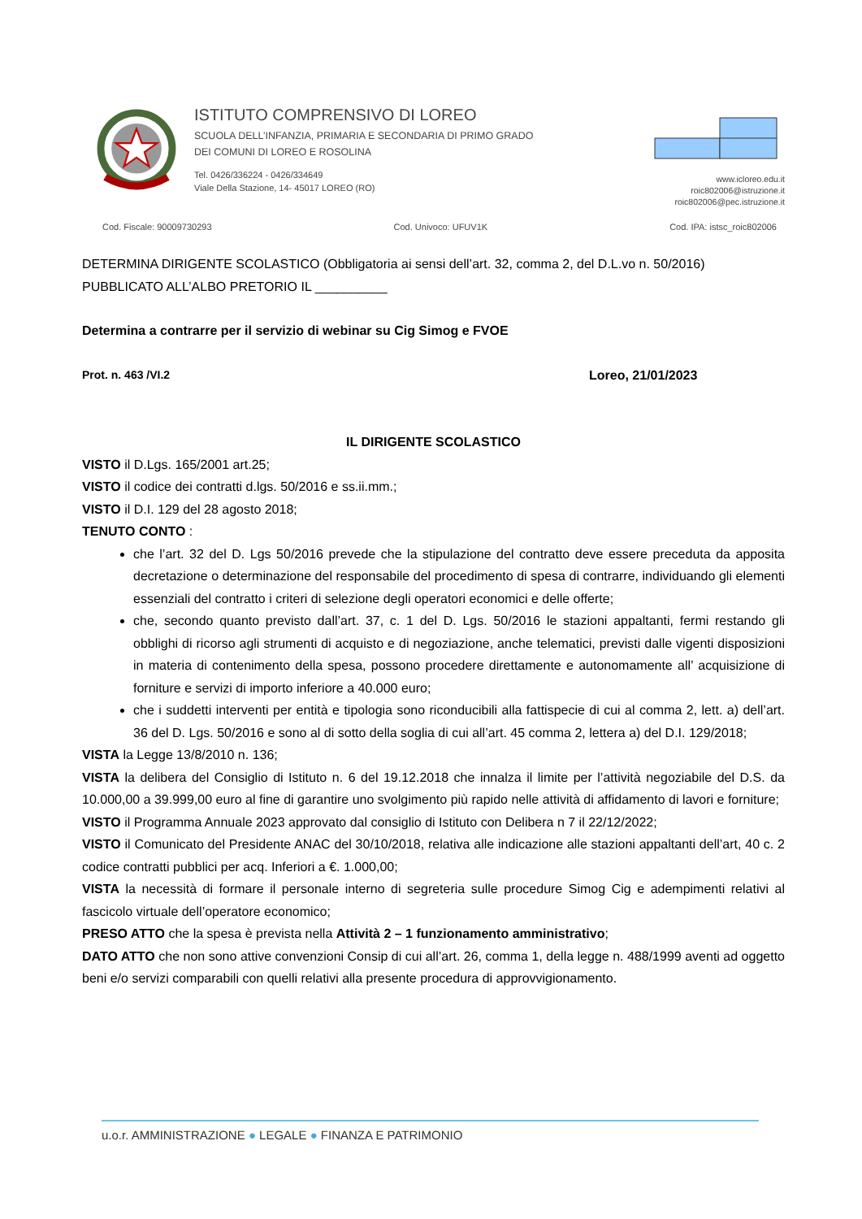ISTITUTO COMPRENSIVO DI LOREO
SCUOLA DELL’INFANZIA, PRIMARIA E SECONDARIA DI PRIMO GRADO
DEI COMUNI DI LOREO E ROSOLINA
Tel. 0426/336224 - 0426/334649
Viale Della Stazione, 14- 45017 LOREO (RO)
www.icloreo.edu.it
roic802006@istruzione.it
roic802006@pec.istruzione.it
Cod. Fiscale: 90009730293 Cod. Univoco: UFUV1K Cod. IPA: istsc_roic802006
DETERMINA DIRIGENTE SCOLASTICO (Obbligatoria ai sensi dell’art. 32, comma 2, del D.L.vo n. 50/2016)
PUBBLICATO ALL’ALBO PRETORIO IL __________
Determina a contrarre per il servizio di webinar su Cig Simog e FVOE
Prot. n. 463 /VI.2 Loreo, 21/01/2023
IL DIRIGENTE SCOLASTICO
VISTO il D.Lgs. 165/2001 art.25;
VISTO il codice dei contratti d.lgs. 50/2016 e ss.ii.mm.;
VISTO il D.I. 129 del 28 agosto 2018;
TENUTO CONTO :
che l’art. 32 del D. Lgs 50/2016 prevede che la stipulazione del contratto deve essere preceduta da apposita decretazione o determinazione del responsabile del procedimento di spesa di contrarre, individuando gli elementi essenziali del contratto i criteri di selezione degli operatori economici e delle offerte;
che, secondo quanto previsto dall’art. 37, c. 1 del D. Lgs. 50/2016 le stazioni appaltanti, fermi restando gli obblighi di ricorso agli strumenti di acquisto e di negoziazione, anche telematici, previsti dalle vigenti disposizioni in materia di contenimento della spesa, possono procedere direttamente e autonomamente all’ acquisizione di forniture e servizi di importo inferiore a 40.000 euro;
che i suddetti interventi per entità e tipologia sono riconducibili alla fattispecie di cui al comma 2, lett. a) dell’art. 36 del D. Lgs. 50/2016 e sono al di sotto della soglia di cui all’art. 45 comma 2, lettera a) del D.I. 129/2018;
VISTA la Legge 13/8/2010 n. 136;
VISTA la delibera del Consiglio di Istituto n. 6 del 19.12.2018 che innalza il limite per l’attività negoziabile del D.S. da 10.000,00 a 39.999,00 euro al fine di garantire uno svolgimento più rapido nelle attività di affidamento di lavori e forniture;
VISTO il Programma Annuale 2023 approvato dal consiglio di Istituto con Delibera n 7 il 22/12/2022;
VISTO il Comunicato del Presidente ANAC del 30/10/2018, relativa alle indicazione alle stazioni appaltanti dell’art, 40 c. 2 codice contratti pubblici per acq. Inferiori a €. 1.000,00;
VISTA la necessità di formare il personale interno di segreteria sulle procedure Simog Cig e adempimenti relativi al fascicolo virtuale dell’operatore economico;
PRESO ATTO che la spesa è prevista nella Attività 2 – 1 funzionamento amministrativo;
DATO ATTO che non sono attive convenzioni Consip di cui all’art. 26, comma 1, della legge n. 488/1999 aventi ad oggetto beni e/o servizi comparabili con quelli relativi alla presente procedura di approvvigionamento.
u.o.r. AMMINISTRAZIONE ● LEGALE ● FINANZA E PATRIMONIO